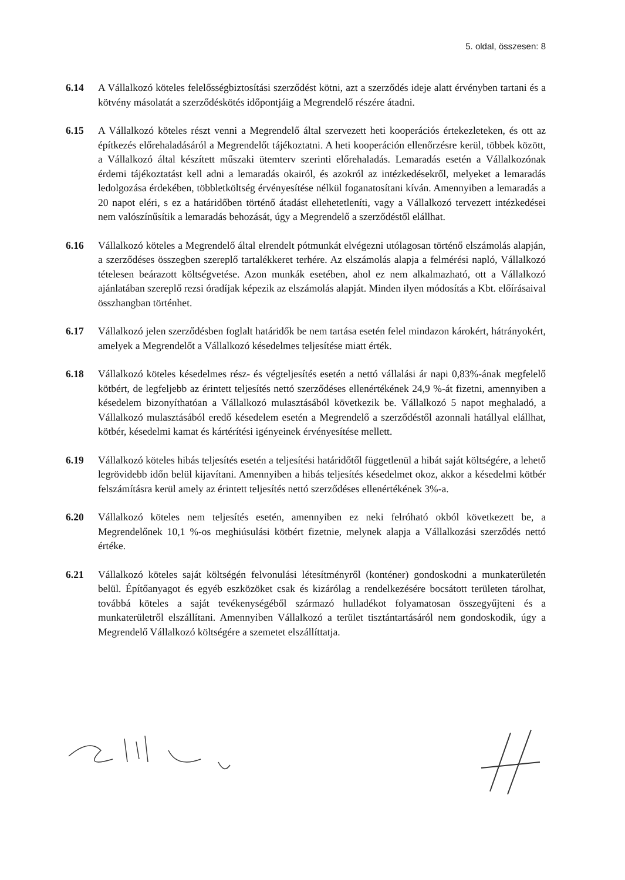5. oldal, összesen: 8
6.14 A Vállalkozó köteles felelősségbiztosítási szerződést kötni, azt a szerződés ideje alatt érvényben tartani és a kötvény másolatát a szerződéskötés időpontjáig a Megrendelő részére átadni.
6.15 A Vállalkozó köteles részt venni a Megrendelő által szervezett heti kooperációs értekezleteken, és ott az építkezés előrehaladásáról a Megrendelőt tájékoztatni. A heti kooperáción ellenőrzésre kerül, többek között, a Vállalkozó által készített műszaki ütemterv szerinti előrehaladás. Lemaradás esetén a Vállalkozónak érdemi tájékoztatást kell adni a lemaradás okairól, és azokról az intézkedésekről, melyeket a lemaradás ledolgozása érdekében, többletköltség érvényesítése nélkül foganatosítani kíván. Amennyiben a lemaradás a 20 napot eléri, s ez a határidőben történő átadást ellehetetleníti, vagy a Vállalkozó tervezett intézkedései nem valószínűsítik a lemaradás behozását, úgy a Megrendelő a szerződéstől elállhat.
6.16 Vállalkozó köteles a Megrendelő által elrendelt pótmunkát elvégezni utólagosan történő elszámolás alapján, a szerződéses összegben szereplő tartalékkeret terhére. Az elszámolás alapja a felmérési napló, Vállalkozó tételesen beárazott költségvetése. Azon munkák esetében, ahol ez nem alkalmazható, ott a Vállalkozó ajánlatában szereplő rezsi óradíjak képezik az elszámolás alapját. Minden ilyen módosítás a Kbt. előírásaival összhangban történhet.
6.17 Vállalkozó jelen szerződésben foglalt határidők be nem tartása esetén felel mindazon károkért, hátrányokért, amelyek a Megrendelőt a Vállalkozó késedelmes teljesítése miatt érték.
6.18 Vállalkozó köteles késedelmes rész- és végteljesítés esetén a nettó vállalási ár napi 0,83%-ának megfelelő kötbért, de legfeljebb az érintett teljesítés nettó szerződéses ellenértékének 24,9 %-át fizetni, amennyiben a késedelem bizonyíthatóan a Vállalkozó mulasztásából következik be. Vállalkozó 5 napot meghaladó, a Vállalkozó mulasztásából eredő késedelem esetén a Megrendelő a szerződéstől azonnali hatállyal elállhat, kötbér, késedelmi kamat és kártérítési igényeinek érvényesítése mellett.
6.19 Vállalkozó köteles hibás teljesítés esetén a teljesítési határidőtől függetlenül a hibát saját költségére, a lehető legrövidebb időn belül kijavítani. Amennyiben a hibás teljesítés késedelmet okoz, akkor a késedelmi kötbér felszámításra kerül amely az érintett teljesítés nettó szerződéses ellenértékének 3%-a.
6.20 Vállalkozó köteles nem teljesítés esetén, amennyiben ez neki felróható okból következett be, a Megrendelőnek 10,1 %-os meghiúsulási kötbért fizetnie, melynek alapja a Vállalkozási szerződés nettó értéke.
6.21 Vállalkozó köteles saját költségén felvonulási létesítményről (konténer) gondoskodni a munkaterületén belül. Építőanyagot és egyéb eszközöket csak és kizárólag a rendelkezésére bocsátott területen tárolhat, továbbá köteles a saját tevékenységéből származó hulladékot folyamatosan összegyűjteni és a munkaterületről elszállítani. Amennyiben Vállalkozó a terület tisztántartásáról nem gondoskodik, úgy a Megrendelő Vállalkozó költségére a szemetet elszállíttatja.